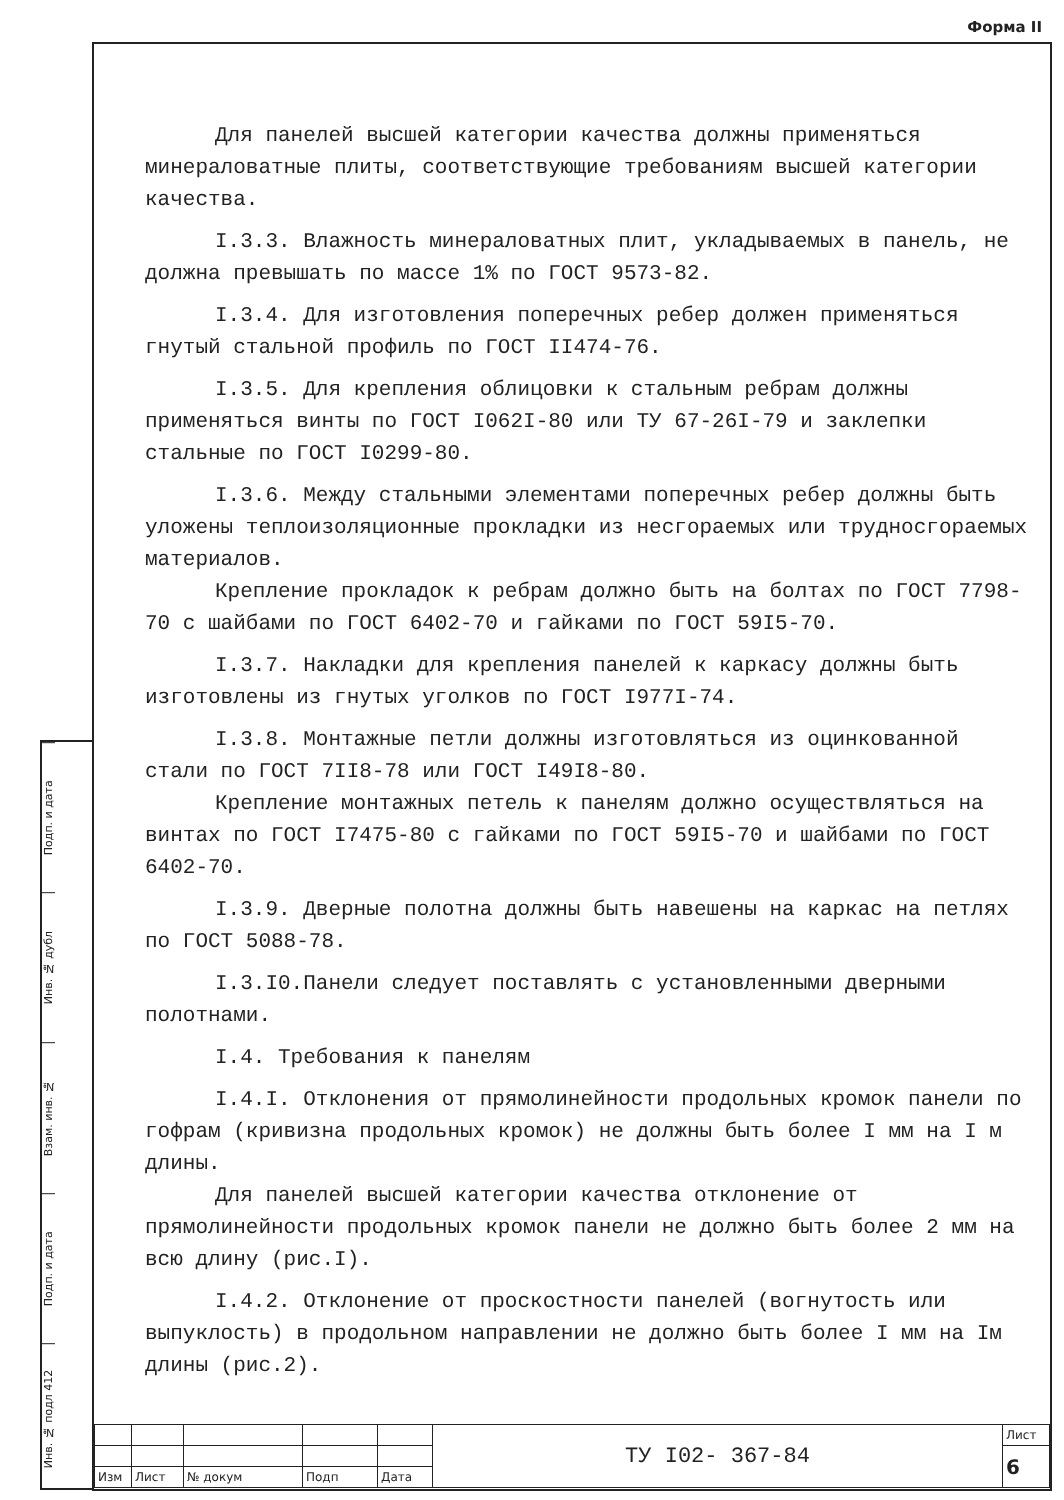Форма II
Подп. и дата
Инв. № дубл
Взам. инв. №
Подп. и дата
Инв. № подл 412
Для панелей высшей категории качества должны применяться минераловатные плиты, соответствующие требованиям высшей категории качества.
I.3.3. Влажность минераловатных плит, укладываемых в панель, не должна превышать по массе 1% по ГОСТ 9573-82.
I.3.4. Для изготовления поперечных ребер должен применяться гнутый стальной профиль по ГОСТ II474-76.
I.3.5. Для крепления облицовки к стальным ребрам должны применяться винты по ГОСТ I062I-80 или ТУ 67-26I-79 и заклепки стальные по ГОСТ I0299-80.
I.3.6. Между стальными элементами поперечных ребер должны быть уложены теплоизоляционные прокладки из несгораемых или трудносгораемых материалов.
Крепление прокладок к ребрам должно быть на болтах по ГОСТ 7798-70 с шайбами по ГОСТ 6402-70 и гайками по ГОСТ 59I5-70.
I.3.7. Накладки для крепления панелей к каркасу должны быть изготовлены из гнутых уголков по ГОСТ I977I-74.
I.3.8. Монтажные петли должны изготовляться из оцинкованной стали по ГОСТ 7II8-78 или ГОСТ I49I8-80.
Крепление монтажных петель к панелям должно осуществляться на винтах по ГОСТ I7475-80 с гайками по ГОСТ 59I5-70 и шайбами по ГОСТ 6402-70.
I.3.9. Дверные полотна должны быть навешены на каркас на петлях по ГОСТ 5088-78.
I.3.I0.Панели следует поставлять с установленными дверными полотнами.
I.4. Требования к панелям
I.4.I. Отклонения от прямолинейности продольных кромок панели по гофрам (кривизна продольных кромок) не должны быть более I мм на I м длины.
Для панелей высшей категории качества отклонение от прямолинейности продольных кромок панели не должно быть более 2 мм на всю длину (рис.I).
I.4.2. Отклонение от проскостности панелей (вогнутость или выпуклость) в продольном направлении не должно быть более I мм на Iм длины (рис.2).
| | | | | | ТУ I02- 367-84 | Лист |
| | | | | | | 6 |
| Изм | Лист | № докум | Подп | Дата | | |